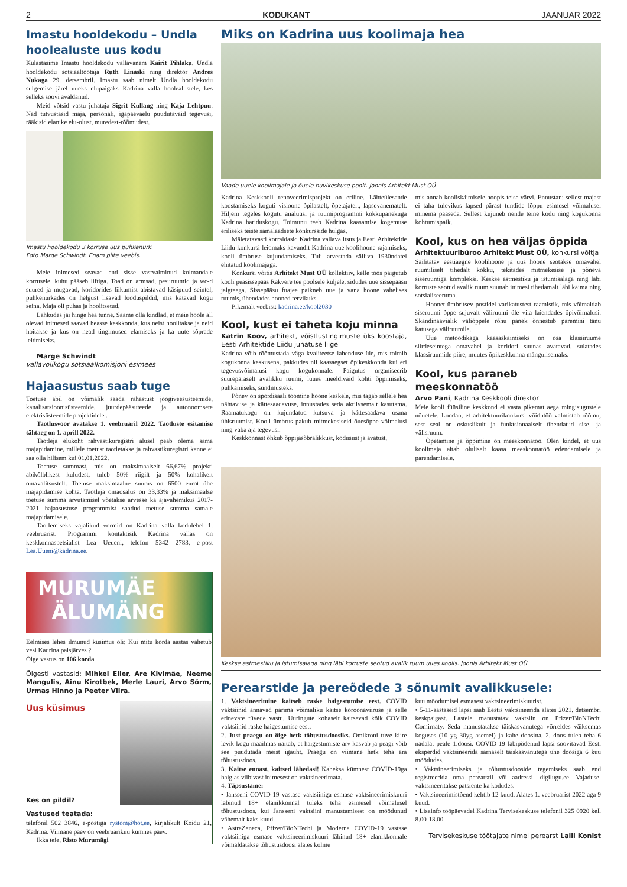2 KODUKANT JAANUAR 2022
Imastu hooldekodu – Undla hoolealuste uus kodu
Külastasime Imastu hooldekodu vallavanem Kairit Pihlaku, Undla hooldekodu sotsiaaltöötaja Ruth Linaski ning direktor Andres Nukaga 29. detsembril. Imastu saab nimelt Undla hooldekodu sulgemise järel uueks elupaigaks Kadrina valla hoolealustele, kes selleks soovi avaldanud.
Meid võtsid vastu juhataja Sigrit Kullang ning Kaja Lehtpuu. Nad tutvustasid maja, personali, igapäevaelu puudutavaid tegevusi, rääkisid elanike elu-olust, muredest-rõõmudest.
Imastu hooldekodu 3 korruse uus puhkenurk.
Foto Marge Schwindt. Enam pilte veebis.
Meie inimesed seavad end sisse vastvalminud kolmandale korrusele, kuhu pääseb liftiga. Toad on armsad, pesuruumid ja wc-d suured ja mugavad, koridorides liikumist abistavad käsipuud seintel, puhkenurkades on helgust lisavad loodus­pildid, mis katavad kogu seina. Maja oli puhas ja hoolitsetud.
Lahkudes jäi hinge hea tunne. Saame olla kindlad, et meie hoole all olevad inimesed saavad heasse keskkonda, kus neist hoolitakse ja neid hoitakse ja kus on head tingimused elamiseks ja ka uute sõprade leidmiseks.
Marge Schwindt
vallavolikogu sotsiaalkomisjoni esimees
Hajaasustus saab tuge
Toetuse abil on võimalik saada rahastust joogiveesüsteemide, kanalisatsioonisüsteemide, juurdepääsuteede ja autonoomsete elektrisüsteemide projektidele .
Taotlusvoor avatakse 1. veebruaril 2022. Taotluste esitamise tähtaeg on 1. aprill 2022.
Taotleja elukoht rahvastikuregistri alusel peab olema sama majapidamine, millele toetust taotletakse ja rahvastikuregistri kanne ei saa olla hilisem kui 01.01.2022.
Toetuse summast, mis on maksimaalselt 66,67% projekti abikõlblikest kuludest, tuleb 50% riigilt ja 50% kohalikelt omavalitsustelt. Toetuse maksimaalne suurus on 6500 eurot ühe majapidamise kohta. Taotleja omaosalus on 33,33% ja maksimaalse toetuse summa arvutamisel võetakse arvesse ka ajavahemikus 2017-2021 hajaasustuse programmist saadud toetuse summa samale majapidamisele.
Taotlemiseks vajalikud vormid on Kadrina valla kodulehel 1. veebruarist. Programmi kontaktisik Kadrina vallas on keskkonnaspetsialist Lea Ueueni, telefon 5342 2783, e-post Lea.Uueni@kadrina.ee.
MURUMÄE
ÄLUMÄNG
Eelmises lehes ilmunud küsimus oli: Kui mitu korda aastas vahetub vesi Kadrina paisjärves ?
Õige vastus on 106 korda
Õigesti vastasid: Mihkel Eller, Are Kivimäe, Neeme Mangulis, Ainu Kirotbek, Merle Lauri, Arvo Sõrm, Urmas Hinno ja Peeter Viira.
Uus küsimus
Kes on pildil?
Vastused teatada:
telefonil 502 3846, e-postiga rystom@hot.ee, kirjalikult Koidu 21, Kadrina. Viimane päev on veebruarikuu kümnes päev.
Ikka teie, Risto Murumägi
Miks on Kadrina uus koolimaja hea
Vaade uuele koolimajale ja õuele huvikeskuse poolt. Joonis Arhitekt Must OÜ
Kadrina Keskkooli renoveerimisprojekt on eriline. Lähteülesande koostamiseks koguti visioone õpilastelt, õpetajatelt, lapsevanematelt. Hiljem tegeles kogutu analüüsi ja ruumiprogrammi kokkupanekuga Kadrina hariduskogu. Toimunu teeb Kadrina kaasamise kogemuse eriliseks teiste samalaadsete konkursside hulgas.
Mäletatavasti korraldasid Kadrina vallavalitsus ja Eesti Arhitektide Liidu konkursi leidmaks kavandit Kadrina uue koolihoone rajamiseks, kooli ümbruse kujundamiseks. Tuli arvestada säiliva 1930ndatel ehitatud koolimajaga.
Konkursi võitis Arhitekt Must OÜ kollektiiv, kelle töös paigutub kooli peasissepääs Rakvere tee poolsele küljele, sidudes uue sissepääsu jalgteega. Sissepääsu fuajee paikneb uue ja vana hoone vahelises ruumis, ühendades hooned tervikuks.
Pikemalt veebist: kadrina.ee/kool2030
Kool, kust ei taheta koju minna
Katrin Koov, arhitekt, võistlustingimuste üks koostaja, Eesti Arhitektide Liidu juhatuse liige
Kadrina võib rõõmustada väga kvaliteetse lahenduse üle, mis toimib kogukonna keskusena, pakkudes nii kaasaegset õpikeskkonda kui eri tegevusvõimalusi kogu kogukonnale. Paigutus organiseerib suurepäraselt avalikku ruumi, luues meeldivaid kohti õppimiseks, puhkamiseks, sündmusteks.
Põnev on spordisaali toomine hoone keskele, mis tagab sellele hea nähtavuse ja kättesaadavuse, innustades seda aktiivsemalt kasutama. Raamatukogu on kujundatud kutsuva ja kättesaadava osana ühisruumist. Kooli ümbrus pakub mitmekesiseid õuesõppe võimalusi ning vaba aja tegevusi.
Keskkonnast õhkub õppijasõbralikkust, kodusust ja avatust,
mis annab kooliskäimisele hoopis teise värvi. Ennustan: sellest majast ei taha tulevikus lapsed pärast tundide lõppu esimesel võimalusel minema pääseda. Sellest kujuneb nende teine kodu ning kogukonna kohtumispaik.
Kool, kus on hea väljas õppida
Arhitektuuribüroo Arhitekt Must OÜ, konkursi võitja
Säilitatav eestiaegne koolihoone ja uus hoone seotakse omavahel ruumiliselt tihedalt kokku, tekitades mitmekesise ja põneva siseruumiga kompleksi. Keskse astmestiku ja istumisalaga ning läbi korruste seotud avalik ruum suunab inimesi tihedamalt läbi käima ning sotsialiseeruma.
Hoonet ümbritsev postidel varikatustest raamistik, mis võimaldab siseruumi õppe sujuvalt väliruumi üle viia laiendades õpivõimalusi. Skandinaavialik väliõppele rõhu panek õnnestub paremini tänu katusega väliruumile.
Uue metoodikaga kaasaskäimiseks on osa klassiruume siirdeseintega omavahel ja koridori suunas avatavad, sulatades klassiruumide piire, muutes õpikeskkonna mängulisemaks.
Kool, kus paraneb meeskonnatöö
Arvo Pani, Kadrina Keskkooli direktor
Meie kooli füüsiline keskkond ei vasta pikemat aega mingisugustele nõuetele. Loodan, et arhitektuurikonkursi võidutöö valmistab rõõmu, sest seal on oskuslikult ja funktsionaalselt ühendatud sise- ja välisruum.
Õpetamine ja õppimine on meeskonnatöö. Olen kindel, et uus koolimaja aitab oluliselt kaasa meeskonnatöö edendamisele ja parendamisele.
Keskse astmestiku ja istumisalaga ning läbi korruste seotud avalik ruum uues koolis. Joonis Arhitekt Must OÜ
Perearstide ja pereõdede 3 sõnumit avalikkusele:
1. Vaktsineerimine kaitseb raske haigestumise eest. COVID vaktsiinid annavad parima võimaliku kaitse koroonaviiruse ja selle erinevate tüvede vastu. Uuringute kohaselt kaitsevad kõik COVID vaktsiinid raske haigestumise eest.
2. Just praegu on õige hetk tõhustusdoosiks. Omikroni tüve kiire levik kogu maailmas näitab, et haigestumiste arv kasvab ja peagi võib see puudutada meist igaüht. Praegu on viimane hetk teha ära tõhustusdoos.
3. Kaitse ennast, kaitsed lähedasi! Kaheksa kümnest COVID-19ga haiglas viibivast inimesest on vaktsineerimata.
4. Täpsustame:
• Jansseni COVID-19 vastase vaktsiiniga esmase vaktsineerimiskuuri läbinud 18+ elanikkonnal tuleks teha esimesel võimalusel tõhustusdoos, kui Jansseni vaktsiini manustamisest on möödunud vähemalt kaks kuud.
• AstraZeneca, Pfizer/BioNTechi ja Moderna COVID-19 vastase vaktsiiniga esmase vaktsineerimiskuuri läbinud 18+ elanikkonnale võimaldatakse tõhustusdoosi alates kolme
kuu möödumisel esmasest vaktsineerimiskuurist.
• 5-11-aastaseid lapsi saab Eestis vaktsineerida alates 2021. detsembri keskpaigast. Lastele manustatav vaktsiin on Pfizer/BioNTechi Comirnaty. Seda manustatakse täiskasvanutega võrreldes väiksemas koguses (10 yg 30yg asemel) ja kahe doosina. 2. doos tuleb teha 6 nädalat peale 1.doosi. COVID-19 läbipõdenud lapsi soovitavad Eesti eksperdid vaktsineerida sarnaselt täiskasvanutega ühe doosiga 6 kuu möödudes.
• Vaktsineerimiseks ja tõhustusdooside tegemiseks saab end registreerida oma perearstil või aadressil digilugu.ee. Vajadusel vaktsineeritakse patsiente ka kodudes.
• Vaktsineerimistõend kehtib 12 kuud. Alates 1. veebruarist 2022 aga 9 kuud.
• Lisainfo tööpäevadel Kadrina Tervisekeskuse telefonil 325 0920 kell 8.00-18.00
Tervisekeskuse töötajate nimel perearst Laili Konist